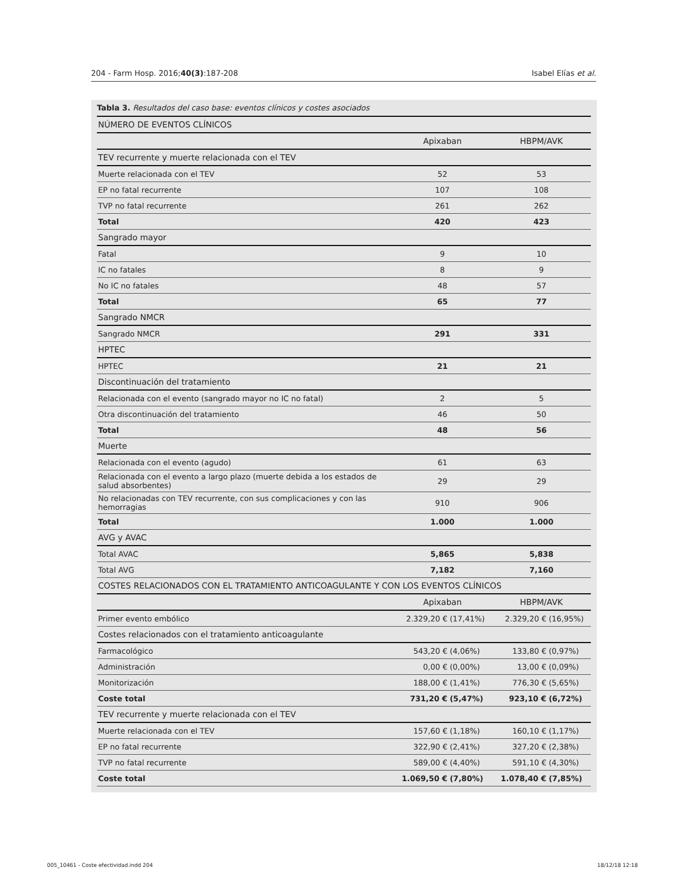204 - Farm Hosp. 2016;40(3):187-208 Isabel Elías et al.
Tabla 3. Resultados del caso base: eventos clínicos y costes asociados
| NÚMERO DE EVENTOS CLÍNICOS | | | | |
| | Apixaban | | HBPM/AVK | |
| TEV recurrente y muerte relacionada con el TEV | | | | |
| Muerte relacionada con el TEV | 52 | | 53 | |
| EP no fatal recurrente | 107 | | 108 | |
| TVP no fatal recurrente | 261 | | 262 | |
| Total | 420 | | 423 | |
| Sangrado mayor | | | | |
| Fatal | 9 | | 10 | |
| IC no fatales | 8 | | 9 | |
| No IC no fatales | 48 | | 57 | |
| Total | 65 | | 77 | |
| Sangrado NMCR | | | | |
| Sangrado NMCR | 291 | | 331 | |
| HPTEC | | | | |
| HPTEC | 21 | | 21 | |
| Discontinuación del tratamiento | | | | |
| Relacionada con el evento (sangrado mayor no IC no fatal) | 2 | | 5 | |
| Otra discontinuación del tratamiento | 46 | | 50 | |
| Total | 48 | | 56 | |
| Muerte | | | | |
| Relacionada con el evento (agudo) | 61 | | 63 | |
| Relacionada con el evento a largo plazo (muerte debida a los estados de salud absorbentes) | 29 | | 29 | |
| No relacionadas con TEV recurrente, con sus complicaciones y con las hemorragias | 910 | | 906 | |
| Total | 1.000 | | 1.000 | |
| AVG y AVAC | | | | |
| Total AVAC | 5,865 | | 5,838 | |
| Total AVG | 7,182 | | 7,160 | |
| COSTES RELACIONADOS CON EL TRATAMIENTO ANTICOAGULANTE Y CON LOS EVENTOS CLÍNICOS | | | | |
| | Apixaban | | HBPM/AVK | |
| Primer evento embólico | 2.329,20 € | (17,41%) | 2.329,20 € | (16,95%) |
| Costes relacionados con el tratamiento anticoagulante | | | | |
| Farmacológico | 543,20 € | (4,06%) | 133,80 € | (0,97%) |
| Administración | 0,00 € | (0,00%) | 13,00 € | (0,09%) |
| Monitorización | 188,00 € | (1,41%) | 776,30 € | (5,65%) |
| Coste total | 731,20 € | (5,47%) | 923,10 € | (6,72%) |
| TEV recurrente y muerte relacionada con el TEV | | | | |
| Muerte relacionada con el TEV | 157,60 € | (1,18%) | 160,10 € | (1,17%) |
| EP no fatal recurrente | 322,90 € | (2,41%) | 327,20 € | (2,38%) |
| TVP no fatal recurrente | 589,00 € | (4,40%) | 591,10 € | (4,30%) |
| Coste total | 1.069,50 € | (7,80%) | 1.078,40 € | (7,85%) |
005_10461 - Coste efectividad.indd 204
18/12/18 12:18